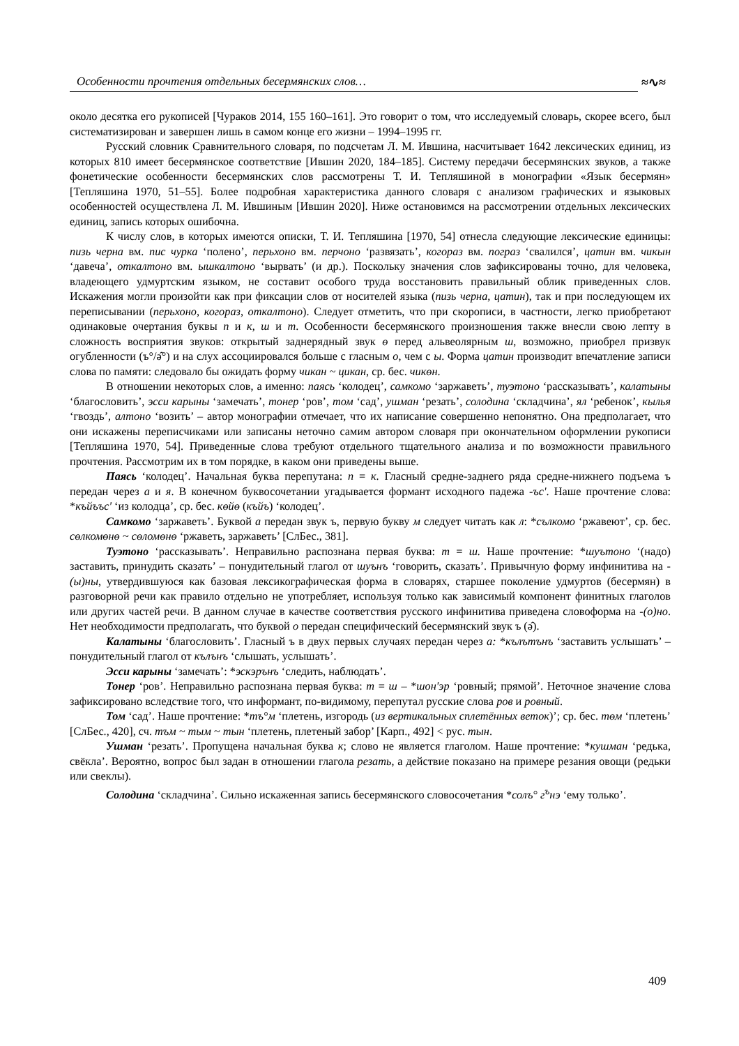Особенности прочтения отдельных бесермянских слов… ≈∿≈
около десятка его рукописей [Чураков 2014, 155 160–161]. Это говорит о том, что исследуемый словарь, скорее всего, был систематизирован и завершен лишь в самом конце его жизни – 1994–1995 гг.
Русский словник Сравнительного словаря, по подсчетам Л. М. Ившина, насчитывает 1642 лексических единиц, из которых 810 имеет бесермянское соответствие [Ившин 2020, 184–185]. Систему передачи бесермянских звуков, а также фонетические особенности бесермянских слов рассмотрены Т. И. Тепляшиной в монографии «Язык бесермян» [Тепляшина 1970, 51–55]. Более подробная характеристика данного словаря с анализом графических и языковых особенностей осуществлена Л. М. Ившиным [Ившин 2020]. Ниже остановимся на рассмотрении отдельных лексических единиц, запись которых ошибочна.
К числу слов, в которых имеются описки, Т. И. Тепляшина [1970, 54] отнесла следующие лексические единицы: пизь черна вм. пис чурка ‘полено’, перьхоно вм. перчоно ‘развязать’, когораз вм. пограз ‘свалился’, цатин вм. чикын ‘давеча’, откалтоно вм. ышкалтоно ‘вырвать’ (и др.). Поскольку значения слов зафиксированы точно, для человека, владеющего удмуртским языком, не составит особого труда восстановить правильный облик приведенных слов. Искажения могли произойти как при фиксации слов от носителей языка (пизь черна, цатин), так и при последующем их переписывании (перьхоно, когораз, откалтоно). Следует отметить, что при скорописи, в частности, легко приобретают одинаковые очертания буквы п и к, ш и т. Особенности бесермянского произношения также внесли свою лепту в сложность восприятия звуков: открытый заднерядный звук ө перед альвеолярным ш, возможно, приобрел призвук огубленности (ъ°/ə̂°) и на слух ассоциировался больше с гласным о, чем с ы. Форма цатин производит впечатление записи слова по памяти: следовало бы ожидать форму чикан ~ цикан, ср. бес. чикөн.
В отношении некоторых слов, а именно: паясь ‘колодец’, самкомо ‘заржаветь’, туэтоно ‘рассказывать’, калатыны ‘благословить’, эсси карыны ‘замечать’, тонер ‘ров’, том ‘сад’, ушман ‘резать’, солодина ‘складчина’, ял ‘ребенок’, кылья ‘гвоздь’, алтоно ‘возить’ – автор монографии отмечает, что их написание совершенно непонятно. Она предполагает, что они искажены переписчиками или записаны неточно самим автором словаря при окончательном оформлении рукописи [Тепляшина 1970, 54]. Приведенные слова требуют отдельного тщательного анализа и по возможности правильного прочтения. Рассмотрим их в том порядке, в каком они приведены выше.
Паясь ‘колодец’. Начальная буква перепутана: п = к. Гласный средне-заднего ряда средне-нижнего подъема ъ передан через а и я. В конечном буквосочетании угадывается формант исходного падежа -ъс'. Наше прочтение слова: *къйъъс' ‘из колодца’, ср. бес. көйө (къйъ) ‘колодец’.
Самкомо ‘заржаветь’. Буквой а передан звук ъ, первую букву м следует читать как л: *сълкомо ‘ржавеют’, ср. бес. сөлкомөнө ~ сөломөнө ‘ржаветь, заржаветь’ [СлБес., 381].
Туэтоно ‘рассказывать’. Неправильно распознана первая буква: т = ш. Наше прочтение: *шуътоно ‘(надо) заставить, принудить сказать’ – понудительный глагол от шуънъ ‘говорить, сказать’. Привычную форму инфинитива на -(ы)ны, утвердившуюся как базовая лексикографическая форма в словарях, старшее поколение удмуртов (бесермян) в разговорной речи как правило отдельно не употребляет, используя только как зависимый компонент финитных глаголов или других частей речи. В данном случае в качестве соответствия русского инфинитива приведена словоформа на -(о)но. Нет необходимости предполагать, что буквой о передан специфический бесермянский звук ъ (ə̂).
Калатыны ‘благословить’. Гласный ъ в двух первых случаях передан через а: *кълътънъ ‘заставить услышать’ – понудительный глагол от кълънъ ‘слышать, услышать’.
Эсси карыны ‘замечать’: *эскэрънъ ‘следить, наблюдать’.
Тонер ‘ров’. Неправильно распознана первая буква: т = ш – *шон'эр ‘ровный; прямой’. Неточное значение слова зафиксировано вследствие того, что информант, по-видимому, перепутал русские слова ров и ровный.
Том ‘сад’. Наше прочтение: *тъ°м ‘плетень, изгородь (из вертикальных сплетённых веток)’; ср. бес. төм ‘плетень’ [СлБес., 420], сч. тъм ~ тым ~ тын ‘плетень, плетеный забор’ [Карп., 492] < рус. тын.
Ушман ‘резать’. Пропущена начальная буква к; слово не является глаголом. Наше прочтение: *кушман ‘редька, свёкла’. Вероятно, вопрос был задан в отношении глагола резать, а действие показано на примере резания овощи (редьки или свеклы).
Солодина ‘складчина’. Сильно искаженная запись бесермянского словосочетания *солъ° г<sup>ъ</sup>нэ ‘ему только’.
409